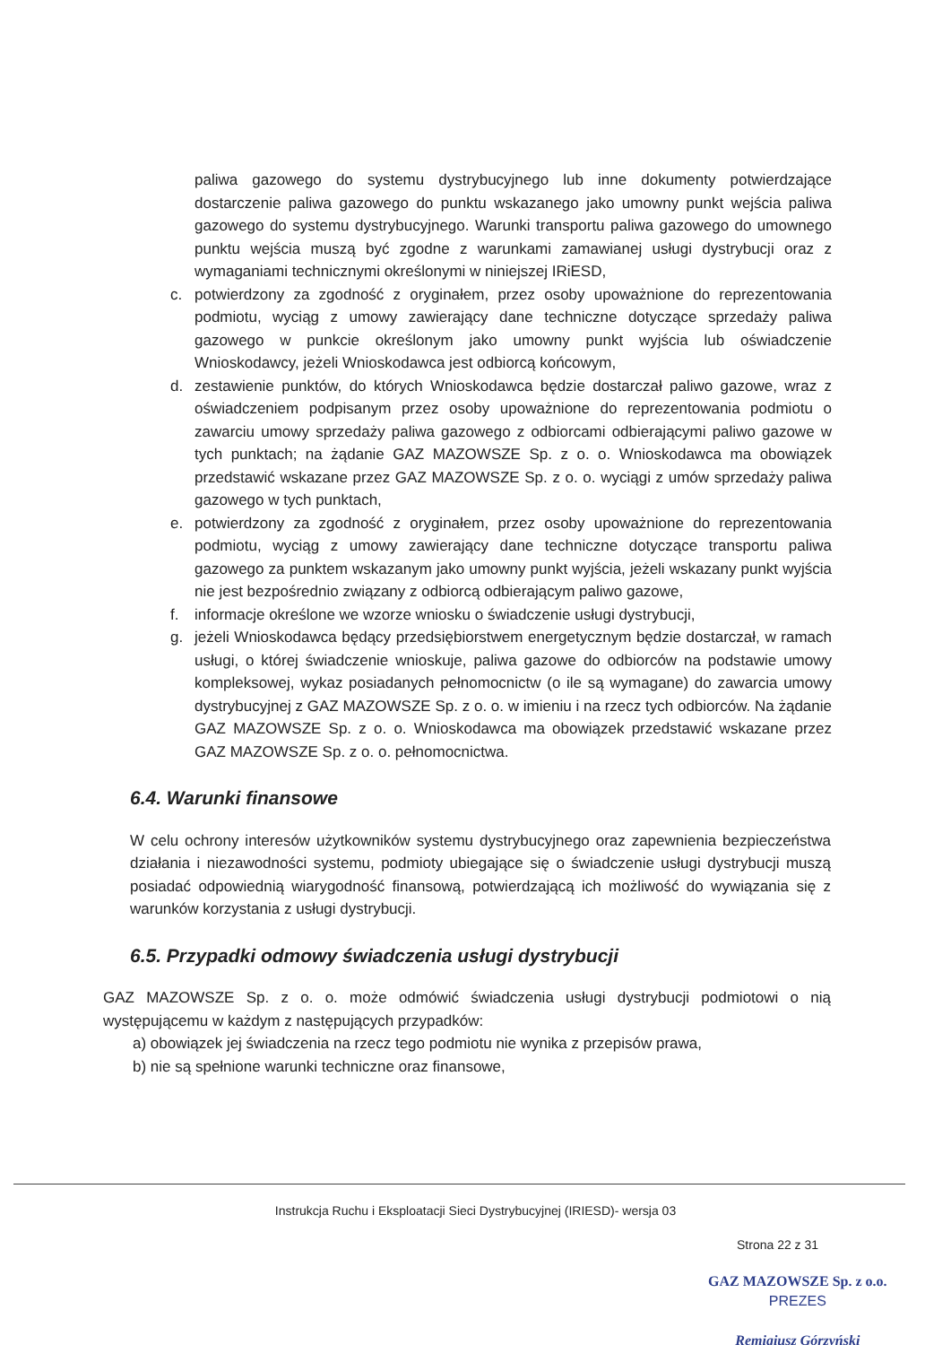paliwa gazowego do systemu dystrybucyjnego lub inne dokumenty potwierdzające dostarczenie paliwa gazowego do punktu wskazanego jako umowny punkt wejścia paliwa gazowego do systemu dystrybucyjnego. Warunki transportu paliwa gazowego do umownego punktu wejścia muszą być zgodne z warunkami zamawianej usługi dystrybucji oraz z wymaganiami technicznymi określonymi w niniejszej IRiESD,
c. potwierdzony za zgodność z oryginałem, przez osoby upoważnione do reprezentowania podmiotu, wyciąg z umowy zawierający dane techniczne dotyczące sprzedaży paliwa gazowego w punkcie określonym jako umowny punkt wyjścia lub oświadczenie Wnioskodawcy, jeżeli Wnioskodawca jest odbiorcą końcowym,
d. zestawienie punktów, do których Wnioskodawca będzie dostarczał paliwo gazowe, wraz z oświadczeniem podpisanym przez osoby upoważnione do reprezentowania podmiotu o zawarciu umowy sprzedaży paliwa gazowego z odbiorcami odbierającymi paliwo gazowe w tych punktach; na żądanie GAZ MAZOWSZE Sp. z o. o. Wnioskodawca ma obowiązek przedstawić wskazane przez GAZ MAZOWSZE Sp. z o. o. wyciągi z umów sprzedaży paliwa gazowego w tych punktach,
e. potwierdzony za zgodność z oryginałem, przez osoby upoważnione do reprezentowania podmiotu, wyciąg z umowy zawierający dane techniczne dotyczące transportu paliwa gazowego za punktem wskazanym jako umowny punkt wyjścia, jeżeli wskazany punkt wyjścia nie jest bezpośrednio związany z odbiorcą odbierającym paliwo gazowe,
f. informacje określone we wzorze wniosku o świadczenie usługi dystrybucji,
g. jeżeli Wnioskodawca będący przedsiębiorstwem energetycznym będzie dostarczał, w ramach usługi, o której świadczenie wnioskuje, paliwa gazowe do odbiorców na podstawie umowy kompleksowej, wykaz posiadanych pełnomocnictw (o ile są wymagane) do zawarcia umowy dystrybucyjnej z GAZ MAZOWSZE Sp. z o. o. w imieniu i na rzecz tych odbiorców. Na żądanie GAZ MAZOWSZE Sp. z o. o. Wnioskodawca ma obowiązek przedstawić wskazane przez GAZ MAZOWSZE Sp. z o. o. pełnomocnictwa.
6.4. Warunki finansowe
W celu ochrony interesów użytkowników systemu dystrybucyjnego oraz zapewnienia bezpieczeństwa działania i niezawodności systemu, podmioty ubiegające się o świadczenie usługi dystrybucji muszą posiadać odpowiednią wiarygodność finansową, potwierdzającą ich możliwość do wywiązania się z warunków korzystania z usługi dystrybucji.
6.5. Przypadki odmowy świadczenia usługi dystrybucji
GAZ MAZOWSZE Sp. z o. o. może odmówić świadczenia usługi dystrybucji podmiotowi o nią występującemu w każdym z następujących przypadków:
a) obowiązek jej świadczenia na rzecz tego podmiotu nie wynika z przepisów prawa,
b) nie są spełnione warunki techniczne oraz finansowe,
Instrukcja Ruchu i Eksploatacji Sieci Dystrybucyjnej (IRIESD)- wersja 03
Strona 22 z 31
GAZ MAZOWSZE Sp. z o.o.
PREZES
Remigiusz Górzyński